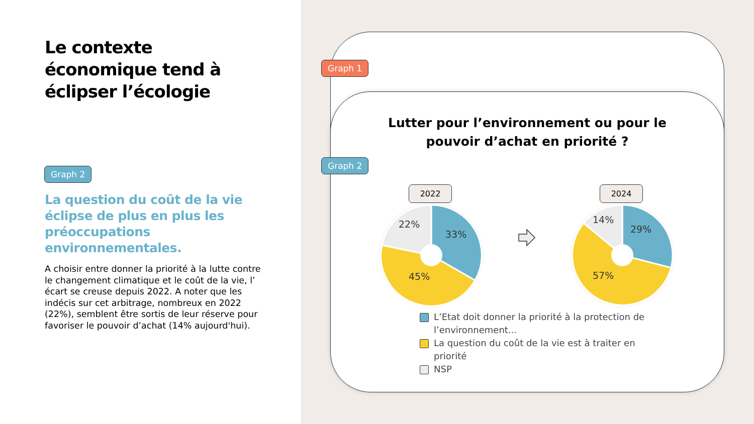Le contexte
économique tend à
éclipser l’écologie
Graph 2
La question du coût de la vie éclipse de plus en plus les préoccupations environnementales.
A choisir entre donner la priorité à la lutte contre le changement climatique et le coût de la vie, l’ écart se creuse depuis 2022. A noter que les indécis sur cet arbitrage, nombreux en 2022 (22%), semblent être sortis de leur réserve pour favoriser le pouvoir d’achat (14% aujourd'hui).
Graph 1
Lutter pour l’environnement ou pour le
pouvoir d’achat en priorité ?
2022 2024
22%
33%
45%
14%
29%
57%
L’Etat doit donner la priorité à la protection de l’environnement...
La question du coût de la vie est à traiter en priorité
NSP
Graph 2